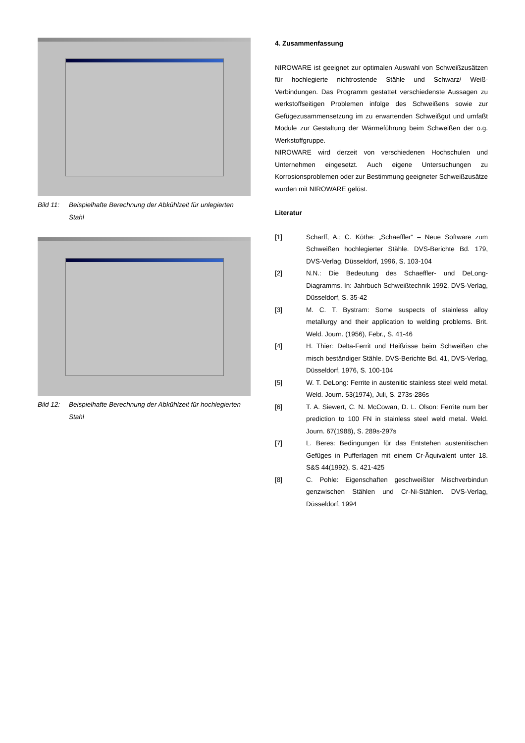Bild 11: Beispielhafte Berechnung der Abkühlzeit für unlegierten Stahl
Bild 12: Beispielhafte Berechnung der Abkühlzeit für hochlegierten Stahl
4. Zusammenfassung
NIROWARE ist geeignet zur optimalen Auswahl von Schweißzusätzen für hochlegierte nichtrostende Stähle und Schwarz/ Weiß-Verbindungen. Das Programm gestattet verschiedenste Aussagen zu werkstoffseitigen Problemen infolge des Schweißens sowie zur Gefügezusammensetzung im zu erwartenden Schweißgut und umfaßt Module zur Gestaltung der Wärmeführung beim Schweißen der o.g. Werkstoffgruppe.
NIROWARE wird derzeit von verschiedenen Hochschulen und Unternehmen eingesetzt. Auch eigene Untersuchungen zu Korrosionsproblemen oder zur Bestimmung geeigneter Schweißzusätze wurden mit NIROWARE gelöst.
Literatur
[1] Scharff, A.; C. Köthe: „Schaeffler“ – Neue Software zum Schweißen hochlegierter Stähle. DVS-Berichte Bd. 179, DVS-Verlag, Düsseldorf, 1996, S. 103-104
[2] N.N.: Die Bedeutung des Schaeffler- und DeLong-Diagramms. In: Jahrbuch Schweißtechnik 1992, DVS-Verlag, Düsseldorf, S. 35-42
[3] M. C. T. Bystram: Some suspects of stainless alloy metallurgy and their application to welding problems. Brit. Weld. Journ. (1956), Febr., S. 41-46
[4] H. Thier: Delta-Ferrit und Heißrisse beim Schweißen che misch beständiger Stähle. DVS-Berichte Bd. 41, DVS-Verlag, Düsseldorf, 1976, S. 100-104
[5] W. T. DeLong: Ferrite in austenitic stainless steel weld metal. Weld. Journ. 53(1974), Juli, S. 273s-286s
[6] T. A. Siewert, C. N. McCowan, D. L. Olson: Ferrite num ber prediction to 100 FN in stainless steel weld metal. Weld. Journ. 67(1988), S. 289s-297s
[7] L. Beres: Bedingungen für das Entstehen austenitischen Gefüges in Pufferlagen mit einem Cr-Äquivalent unter 18. S&S 44(1992), S. 421-425
[8] C. Pohle: Eigenschaften geschweißter Mischverbindun genzwischen Stählen und Cr-Ni-Stählen. DVS-Verlag, Düsseldorf, 1994